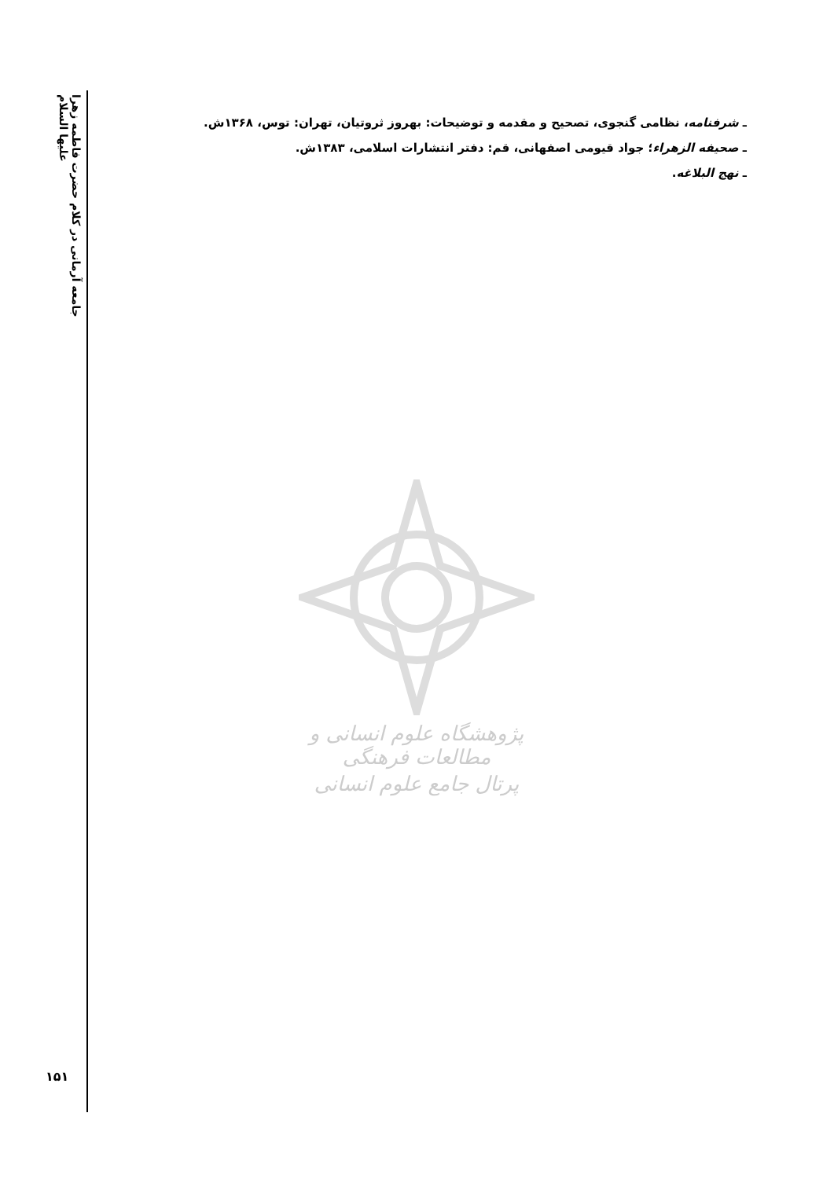جامعه آرمانی در کلام حضرت فاطمه زهرا علیها السلام
ـ شرفنامه، نظامی گنجوی، تصحیح و مقدمه و توضیحات: بهروز ثروتیان، تهران: توس، ۱۳۶۸ش.
ـ صحیفه الزهراء؛ جواد قیومی اصفهانی، قم: دفتر انتشارات اسلامی، ۱۳۸۳ش.
ـ نهج البلاغه.
پژوهشگاه علوم انسانی و مطالعات فرهنگی
پرتال جامع علوم انسانی
۱۵۱